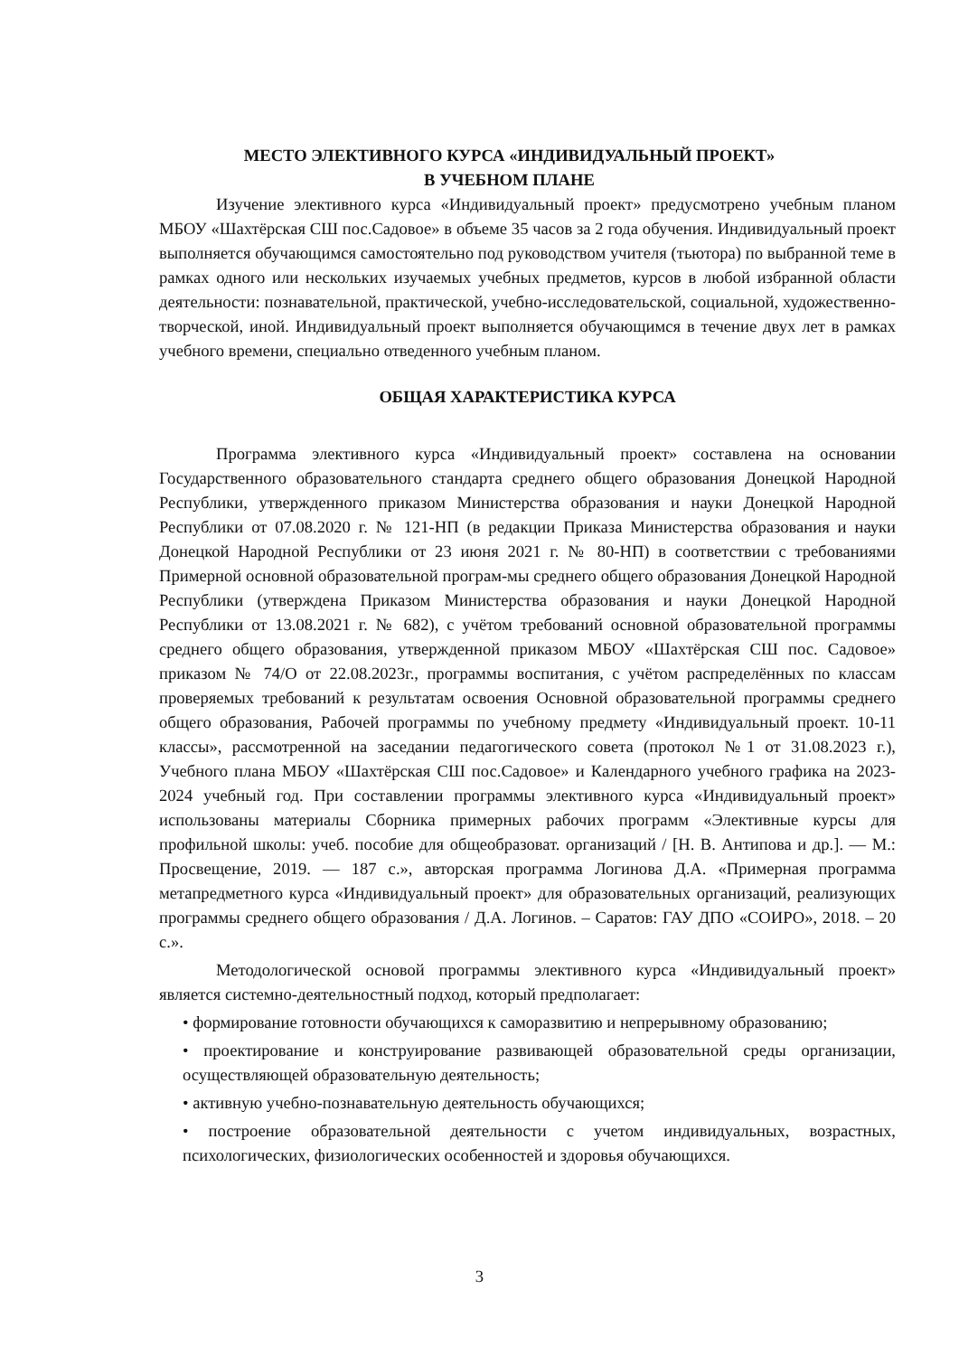МЕСТО ЭЛЕКТИВНОГО КУРСА «ИНДИВИДУАЛЬНЫЙ ПРОЕКТ»
В УЧЕБНОМ ПЛАНЕ
Изучение элективного курса «Индивидуальный проект» предусмотрено учебным планом МБОУ «Шахтёрская СШ пос.Садовое» в объеме 35 часов за 2 года обучения. Индивидуальный проект выполняется обучающимся самостоятельно под руководством учителя (тьютора) по выбранной теме в рамках одного или нескольких изучаемых учебных предметов, курсов в любой избранной области деятельности: познавательной, практической, учебно-исследовательской, социальной, художественно-творческой, иной. Индивидуальный проект выполняется обучающимся в течение двух лет в рамках учебного времени, специально отведенного учебным планом.
ОБЩАЯ ХАРАКТЕРИСТИКА КУРСА
Программа элективного курса «Индивидуальный проект» составлена на основании Государственного образовательного стандарта среднего общего образования Донецкой Народной Республики, утвержденного приказом Министерства образования и науки Донецкой Народной Республики от 07.08.2020 г. № 121-НП (в редакции Приказа Министерства образования и науки Донецкой Народной Республики от 23 июня 2021 г. № 80-НП) в соответствии с требованиями Примерной основной образовательной програм-мы среднего общего образования Донецкой Народной Республики (утверждена Приказом Министерства образования и науки Донецкой Народной Республики от 13.08.2021 г. № 682), с учётом требований основной образовательной программы среднего общего образования, утвержденной приказом МБОУ «Шахтёрская СШ пос. Садовое» приказом № 74/О от 22.08.2023г., программы воспитания, с учётом распределённых по классам проверяемых требований к результатам освоения Основной образовательной программы среднего общего образования, Рабочей программы по учебному предмету «Индивидуальный проект. 10-11 классы», рассмотренной на заседании педагогического совета (протокол №1 от 31.08.2023 г.), Учебного плана МБОУ «Шахтёрская СШ пос.Садовое» и Календарного учебного графика на 2023-2024 учебный год. При составлении программы элективного курса «Индивидуальный проект» использованы материалы Сборника примерных рабочих программ «Элективные курсы для профильной школы: учеб. пособие для общеобразоват. организаций / [Н. В. Антипова и др.]. — М.: Просвещение, 2019. — 187 с.», авторская программа Логинова Д.А. «Примерная программа метапредметного курса «Индивидуальный проект» для образовательных организаций, реализующих программы среднего общего образования / Д.А. Логинов. – Саратов: ГАУ ДПО «СОИРО», 2018. – 20 с.».
Методологической основой программы элективного курса «Индивидуальный проект» является системно-деятельностный подход, который предполагает:
• формирование готовности обучающихся к саморазвитию и непрерывному образованию;
• проектирование и конструирование развивающей образовательной среды организации, осуществляющей образовательную деятельность;
• активную учебно-познавательную деятельность обучающихся;
• построение образовательной деятельности с учетом индивидуальных, возрастных, психологических, физиологических особенностей и здоровья обучающихся.
3